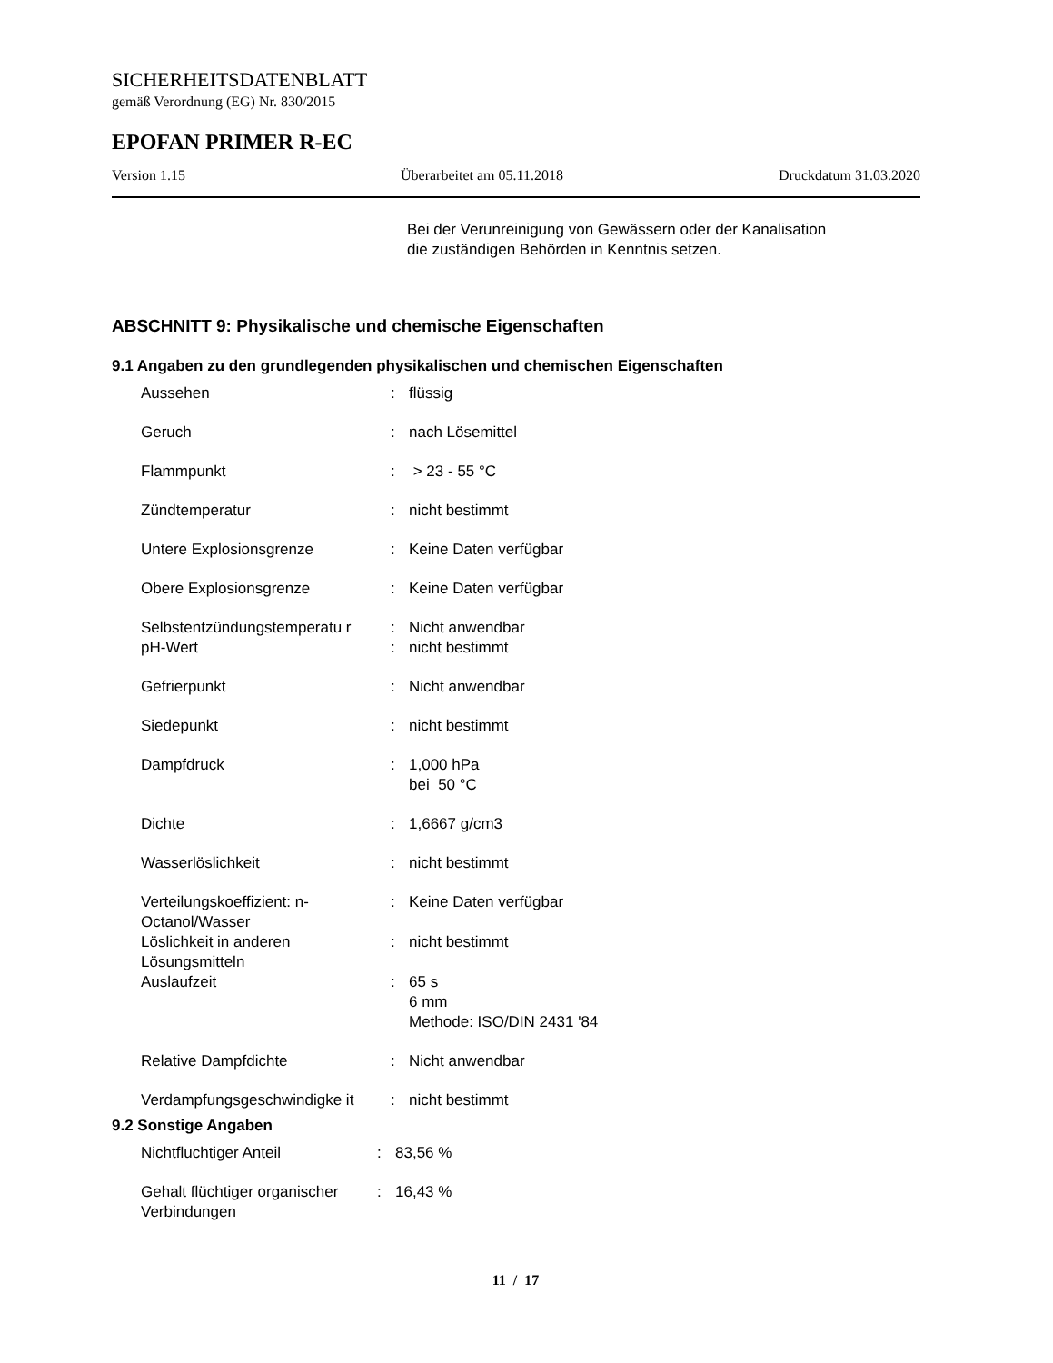SICHERHEITSDATENBLATT
gemäß Verordnung (EG) Nr. 830/2015
EPOFAN PRIMER R-EC
Version 1.15 Überarbeitet am 05.11.2018 Druckdatum 31.03.2020
Bei der Verunreinigung von Gewässern oder der Kanalisation
die zuständigen Behörden in Kenntnis setzen.
ABSCHNITT 9: Physikalische und chemische Eigenschaften
9.1 Angaben zu den grundlegenden physikalischen und chemischen Eigenschaften
| Aussehen | : | flüssig |
| Geruch | : | nach Lösemittel |
| Flammpunkt | : | > 23 - 55 °C |
| Zündtemperatur | : | nicht bestimmt |
| Untere Explosionsgrenze | : | Keine Daten verfügbar |
| Obere Explosionsgrenze | : | Keine Daten verfügbar |
| Selbstentzündungstemperatu r | : | Nicht anwendbar |
| pH-Wert | : | nicht bestimmt |
| Gefrierpunkt | : | Nicht anwendbar |
| Siedepunkt | : | nicht bestimmt |
| Dampfdruck | : | 1,000 hPa bei 50 °C |
| Dichte | : | 1,6667 g/cm3 |
| Wasserlöslichkeit | : | nicht bestimmt |
| Verteilungskoeffizient: n-Octanol/Wasser | : | Keine Daten verfügbar |
| Löslichkeit in anderen Lösungsmitteln | : | nicht bestimmt |
| Auslaufzeit | : | 65 s 6 mm Methode: ISO/DIN 2431 '84 |
| Relative Dampfdichte | : | Nicht anwendbar |
| Verdampfungsgeschwindigke it | : | nicht bestimmt |
9.2 Sonstige Angaben
| Nichtfluchtiger Anteil | : | 83,56 % |
| Gehalt flüchtiger organischer Verbindungen | : | 16,43 % |
11 / 17